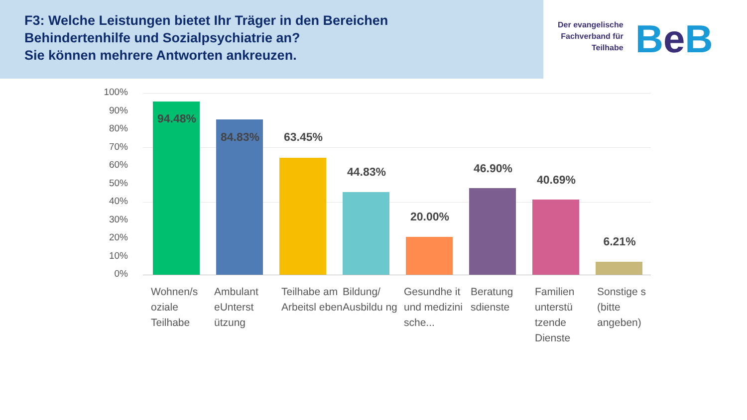F3: Welche Leistungen bietet Ihr Träger in den Bereichen
Behindertenhilfe und Sozialpsychiatrie an?
Sie können mehrere Antworten ankreuzen.
Der evangelische
Fachverband für
Teilhabe
Be B
100%
90%
80%
70%
60%
50%
40%
30%
20%
10%
0%
94.48%
84.83% 63.45%
44.83%
20.00%
46.90%
40.69%
6.21%
Wohnen/s oziale Teilhabe
Ambulant eUnterst ützung
Teilhabe am Arbeitsl eben
Bildung/ Ausbildu ng
Gesundhe it und medizini sche...
Beratung sdienste
Familien unterstü tzende Dienste
Sonstige s (bitte angeben)